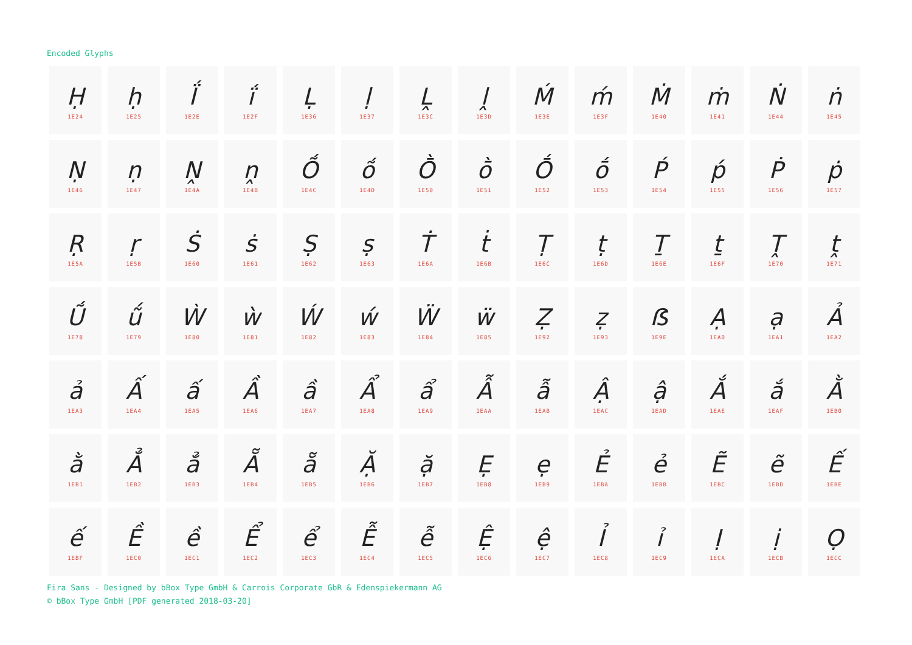Encoded Glyphs
| Ḥ 1E24 | ḥ 1E25 | Ḯ 1E2E | ḯ 1E2F | Ḷ 1E36 | ḷ 1E37 | Ḽ 1E3C | ḽ 1E3D | Ḿ 1E3E | ḿ 1E3F | Ṁ 1E40 | ṁ 1E41 | Ṅ 1E44 | ṅ 1E45 |
| Ṇ 1E46 | ṇ 1E47 | Ṋ 1E4A | ṋ 1E4B | Ṍ 1E4C | ṍ 1E4D | Ṑ 1E50 | ṑ 1E51 | Ṓ 1E52 | ṓ 1E53 | Ṕ 1E54 | ṕ 1E55 | Ṗ 1E56 | ṗ 1E57 |
| Ṛ 1E5A | ṛ 1E5B | Ṡ 1E60 | ṡ 1E61 | Ṣ 1E62 | ṣ 1E63 | Ṫ 1E6A | ṫ 1E6B | Ṭ 1E6C | ṭ 1E6D | Ṯ 1E6E | ṯ 1E6F | Ṱ 1E70 | ṱ 1E71 |
| Ṹ 1E78 | ṹ 1E79 | Ẁ 1E80 | ẁ 1E81 | Ẃ 1E82 | ẃ 1E83 | Ẅ 1E84 | ẅ 1E85 | Ẓ 1E92 | ẓ 1E93 | ẞ 1E9E | Ạ 1EA0 | ạ 1EA1 | Ả 1EA2 |
| ả 1EA3 | Ấ 1EA4 | ấ 1EA5 | Ầ 1EA6 | ầ 1EA7 | Ẩ 1EA8 | ẩ 1EA9 | Ẫ 1EAA | ẫ 1EAB | Ậ 1EAC | ậ 1EAD | Ắ 1EAE | ắ 1EAF | Ằ 1EB0 |
| ằ 1EB1 | Ẳ 1EB2 | ẳ 1EB3 | Ẵ 1EB4 | ẵ 1EB5 | Ặ 1EB6 | ặ 1EB7 | Ẹ 1EB8 | ẹ 1EB9 | Ẻ 1EBA | ẻ 1EBB | Ẽ 1EBC | ẽ 1EBD | Ế 1EBE |
| ế 1EBF | Ề 1EC0 | ề 1EC1 | Ể 1EC2 | ể 1EC3 | Ễ 1EC4 | ễ 1EC5 | Ệ 1EC6 | ệ 1EC7 | Ỉ 1EC8 | ỉ 1EC9 | Ị 1ECA | ị 1ECB | Ọ 1ECC |
Fira Sans - Designed by bBox Type GmbH & Carrois Corporate GbR & Edenspiekermann AG
© bBox Type GmbH [PDF generated 2018-03-20]